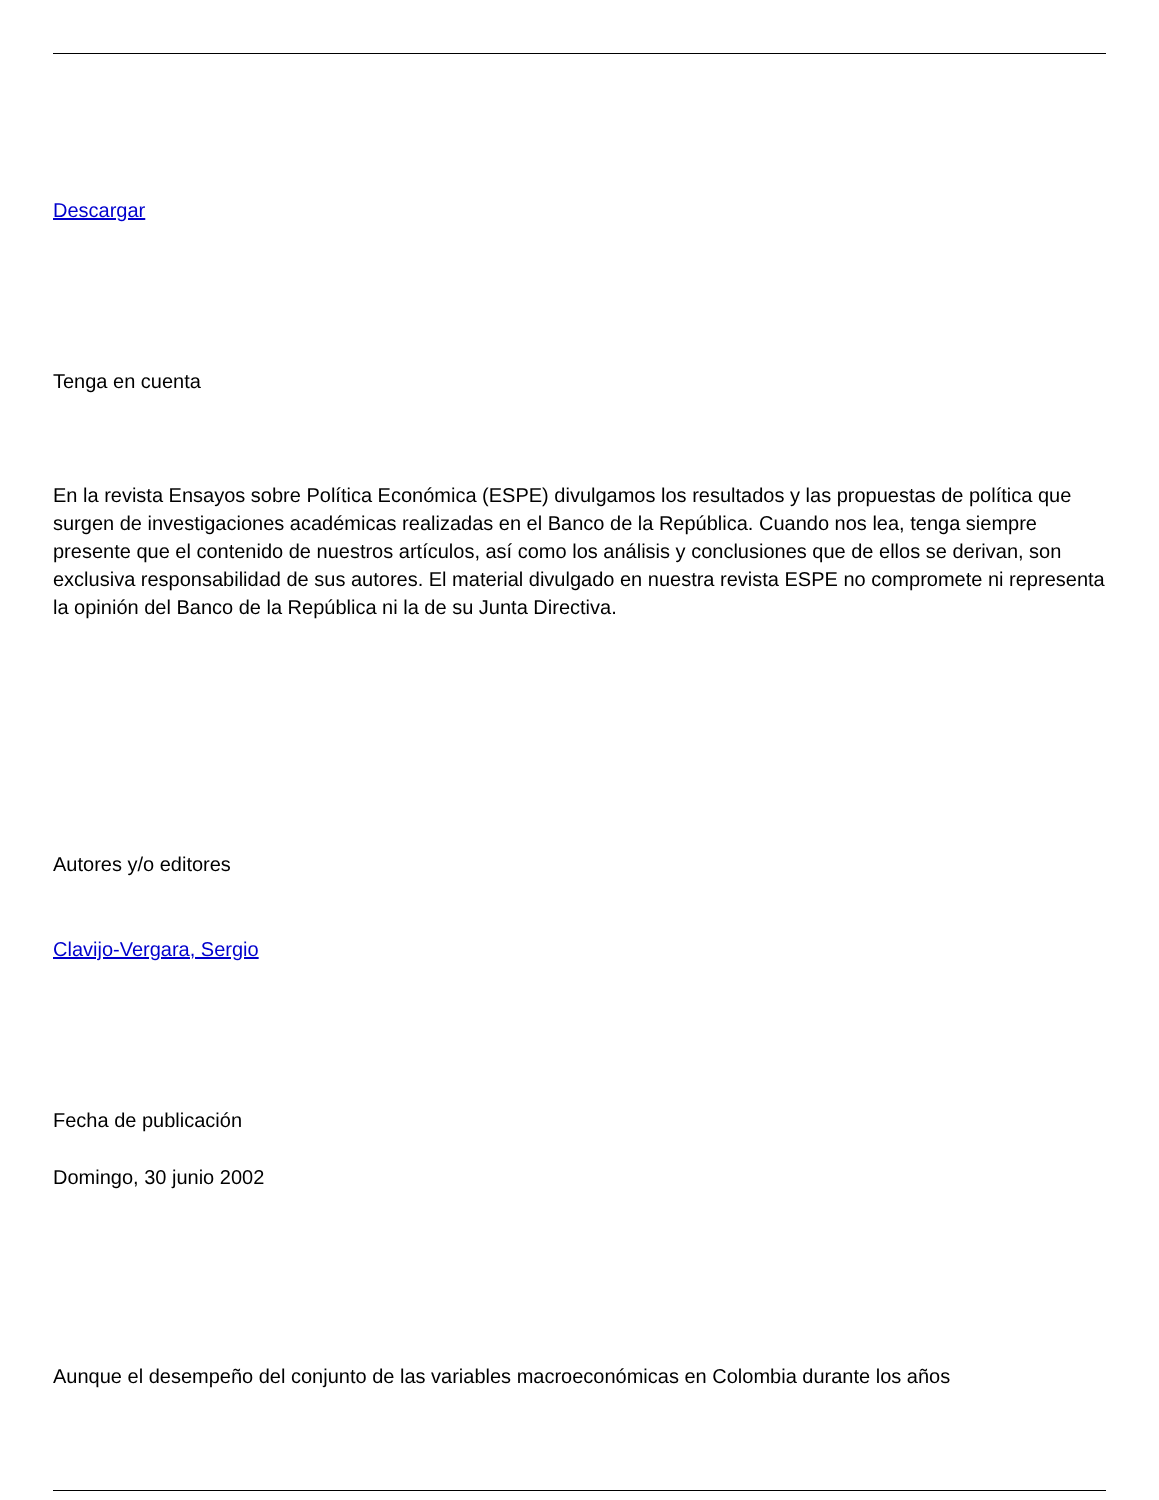Descargar
Tenga en cuenta
En la revista Ensayos sobre Política Económica (ESPE) divulgamos los resultados y las propuestas de política que surgen de investigaciones académicas realizadas en el Banco de la República. Cuando nos lea, tenga siempre presente que el contenido de nuestros artículos, así como los análisis y conclusiones que de ellos se derivan, son exclusiva responsabilidad de sus autores. El material divulgado en nuestra revista ESPE no compromete ni representa la opinión del Banco de la República ni la de su Junta Directiva.
Autores y/o editores
Clavijo-Vergara, Sergio
Fecha de publicación
Domingo, 30 junio 2002
Aunque el desempeño del conjunto de las variables macroeconómicas en Colombia durante los años